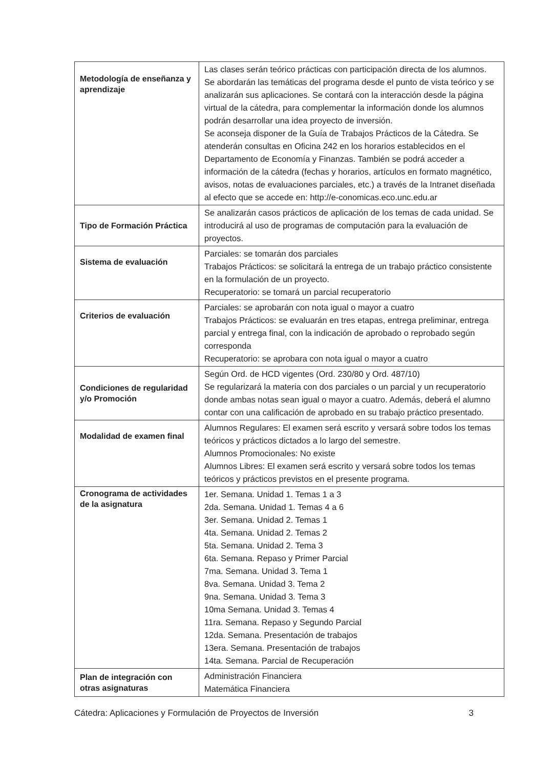| Metodología de enseñanza y aprendizaje | Las clases serán teórico prácticas con participación directa de los alumnos. Se abordarán las temáticas del programa desde el punto de vista teórico y se analizarán sus aplicaciones. Se contará con la interacción desde la página virtual de la cátedra, para complementar la información donde los alumnos podrán desarrollar una idea proyecto de inversión. Se aconseja disponer de la Guía de Trabajos Prácticos de la Cátedra. Se atenderán consultas en Oficina 242 en los horarios establecidos en el Departamento de Economía y Finanzas. También se podrá acceder a información de la cátedra (fechas y horarios, artículos en formato magnético, avisos, notas de evaluaciones parciales, etc.) a través de la Intranet diseñada al efecto que se accede en: http://e-conomicas.eco.unc.edu.ar |
| Tipo de Formación Práctica | Se analizarán casos prácticos de aplicación de los temas de cada unidad. Se introducirá al uso de programas de computación para la evaluación de proyectos. |
| Sistema de evaluación | Parciales: se tomarán dos parciales Trabajos Prácticos: se solicitará la entrega de un trabajo práctico consistente en la formulación de un proyecto. Recuperatorio: se tomará un parcial recuperatorio |
| Criterios de evaluación | Parciales: se aprobarán con nota igual o mayor a cuatro Trabajos Prácticos: se evaluarán en tres etapas, entrega preliminar, entrega parcial y entrega final, con la indicación de aprobado o reprobado según corresponda Recuperatorio: se aprobara con nota igual o mayor a cuatro |
| Condiciones de regularidad y/o Promoción | Según Ord. de HCD vigentes (Ord. 230/80 y Ord. 487/10) Se regularizará la materia con dos parciales o un parcial y un recuperatorio donde ambas notas sean igual o mayor a cuatro. Además, deberá el alumno contar con una calificación de aprobado en su trabajo práctico presentado. |
| Modalidad de examen final | Alumnos Regulares: El examen será escrito y versará sobre todos los temas teóricos y prácticos dictados a lo largo del semestre. Alumnos Promocionales: No existe Alumnos Libres: El examen será escrito y versará sobre todos los temas teóricos y prácticos previstos en el presente programa. |
| Cronograma de actividades de la asignatura | 1er. Semana. Unidad 1. Temas 1 a 3 2da. Semana. Unidad 1. Temas 4 a 6 3er. Semana. Unidad 2. Temas 1 4ta. Semana. Unidad 2. Temas 2 5ta. Semana. Unidad 2. Tema 3 6ta. Semana. Repaso y Primer Parcial 7ma. Semana. Unidad 3. Tema 1 8va. Semana. Unidad 3. Tema 2 9na. Semana. Unidad 3. Tema 3 10ma Semana. Unidad 3. Temas 4 11ra. Semana. Repaso y Segundo Parcial 12da. Semana. Presentación de trabajos 13era. Semana. Presentación de trabajos 14ta. Semana. Parcial de Recuperación |
| Plan de integración con otras asignaturas | Administración Financiera Matemática Financiera |
Cátedra: Aplicaciones y Formulación de Proyectos de Inversión 3